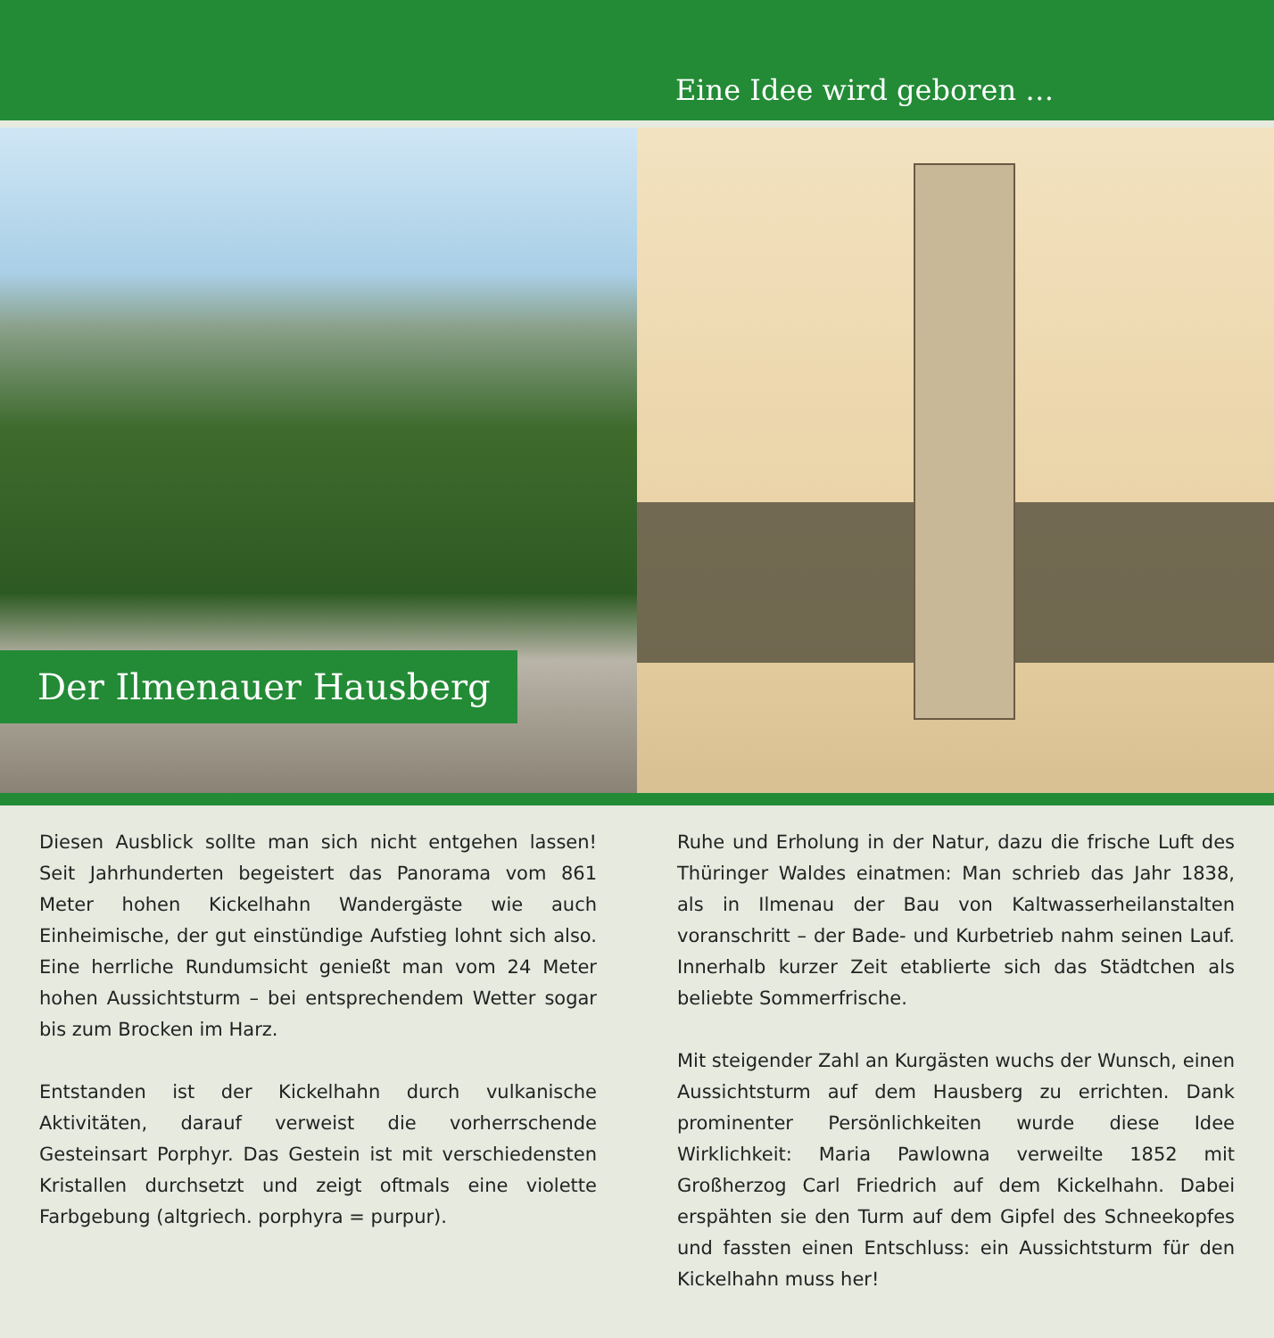Eine Idee wird geboren …
Der Ilmenauer Hausberg
Diesen Ausblick sollte man sich nicht entgehen lassen! Seit Jahrhunderten begeistert das Panorama vom 861 Meter hohen Kickelhahn Wandergäste wie auch Einheimische, der gut einstündige Aufstieg lohnt sich also. Eine herrliche Rundumsicht genießt man vom 24 Meter hohen Aussichtsturm – bei entsprechendem Wetter sogar bis zum Brocken im Harz.
Entstanden ist der Kickelhahn durch vulkanische Aktivitäten, darauf verweist die vorherrschende Gesteinsart Porphyr. Das Gestein ist mit verschiedensten Kristallen durchsetzt und zeigt oftmals eine violette Farbgebung (altgriech. porphyra = purpur).
Ruhe und Erholung in der Natur, dazu die frische Luft des Thüringer Waldes einatmen: Man schrieb das Jahr 1838, als in Ilmenau der Bau von Kaltwasserheilanstalten voranschritt – der Bade- und Kurbetrieb nahm seinen Lauf. Innerhalb kurzer Zeit etablierte sich das Städtchen als beliebte Sommerfrische.
Mit steigender Zahl an Kurgästen wuchs der Wunsch, einen Aussichtsturm auf dem Hausberg zu errichten. Dank prominenter Persönlichkeiten wurde diese Idee Wirklichkeit: Maria Pawlowna verweilte 1852 mit Großherzog Carl Friedrich auf dem Kickelhahn. Dabei erspähten sie den Turm auf dem Gipfel des Schneekopfes und fassten einen Entschluss: ein Aussichtsturm für den Kickelhahn muss her!